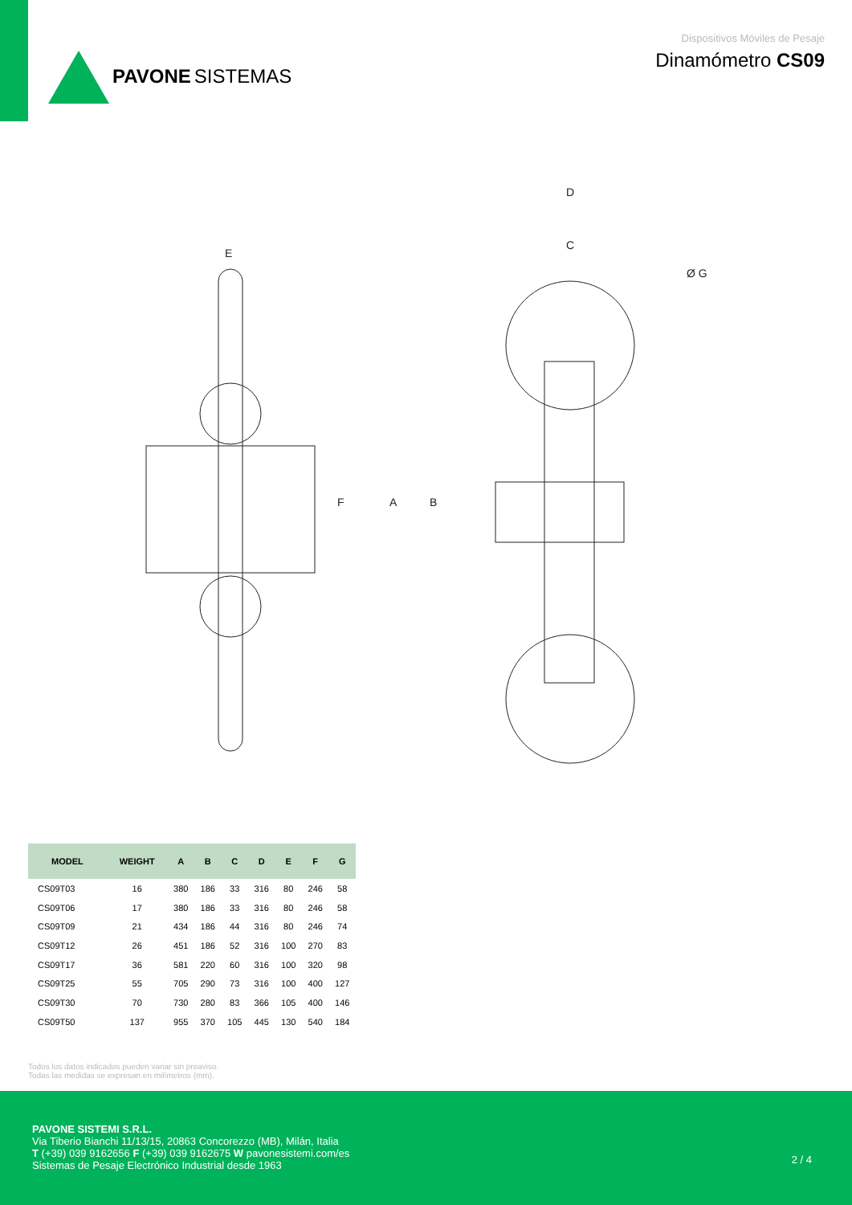PAVONE SISTEMAS
Dispositivos Móviles de Pesaje
Dinamómetro CS09
E
F
D
C
Ø G
A
B
| MODEL | WEIGHT | A | B | C | D | E | F | G |
| --- | --- | --- | --- | --- | --- | --- | --- | --- |
| CS09T03 | 16 | 380 | 186 | 33 | 316 | 80 | 246 | 58 |
| CS09T06 | 17 | 380 | 186 | 33 | 316 | 80 | 246 | 58 |
| CS09T09 | 21 | 434 | 186 | 44 | 316 | 80 | 246 | 74 |
| CS09T12 | 26 | 451 | 186 | 52 | 316 | 100 | 270 | 83 |
| CS09T17 | 36 | 581 | 220 | 60 | 316 | 100 | 320 | 98 |
| CS09T25 | 55 | 705 | 290 | 73 | 316 | 100 | 400 | 127 |
| CS09T30 | 70 | 730 | 280 | 83 | 366 | 105 | 400 | 146 |
| CS09T50 | 137 | 955 | 370 | 105 | 445 | 130 | 540 | 184 |
Todos los datos indicados pueden variar sin preaviso.
Todas las medidas se expresan en milímetros (mm).
PAVONE SISTEMI S.R.L.
Via Tiberio Bianchi 11/13/15, 20863 Concorezzo (MB), Milán, Italia
T (+39) 039 9162656 F (+39) 039 9162675 W pavonesistemi.com/es
Sistemas de Pesaje Electrónico Industrial desde 1963
2 / 4